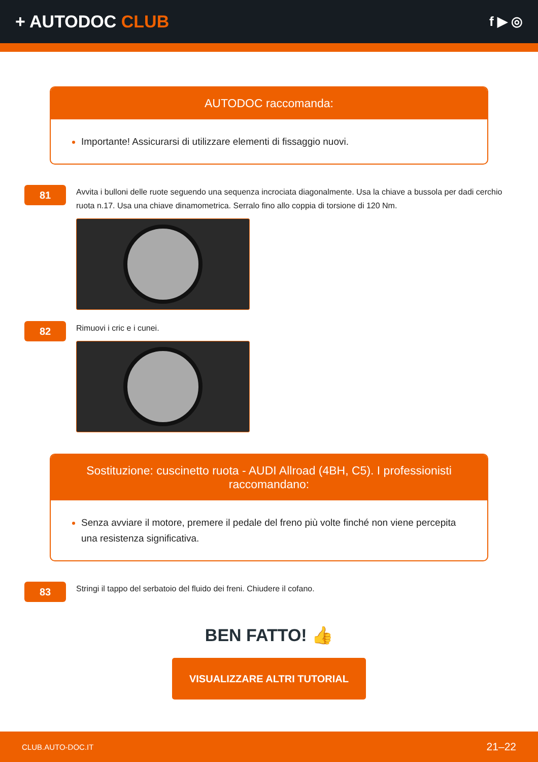+ AUTODOC CLUB
f ▶ ◎
AUTODOC raccomanda:
Importante! Assicurarsi di utilizzare elementi di fissaggio nuovi.
81
Avvita i bulloni delle ruote seguendo una sequenza incrociata diagonalmente. Usa la chiave a bussola per dadi cerchio ruota n.17. Usa una chiave dinamometrica. Serralo fino allo coppia di torsione di 120 Nm.
82
Rimuovi i cric e i cunei.
Sostituzione: cuscinetto ruota - AUDI Allroad (4BH, C5). I professionisti raccomandano:
Senza avviare il motore, premere il pedale del freno più volte finché non viene percepita una resistenza significativa.
83
Stringi il tappo del serbatoio del fluido dei freni. Chiudere il cofano.
BEN FATTO! 👍
VISUALIZZARE ALTRI TUTORIAL
CLUB.AUTO-DOC.IT 21–22